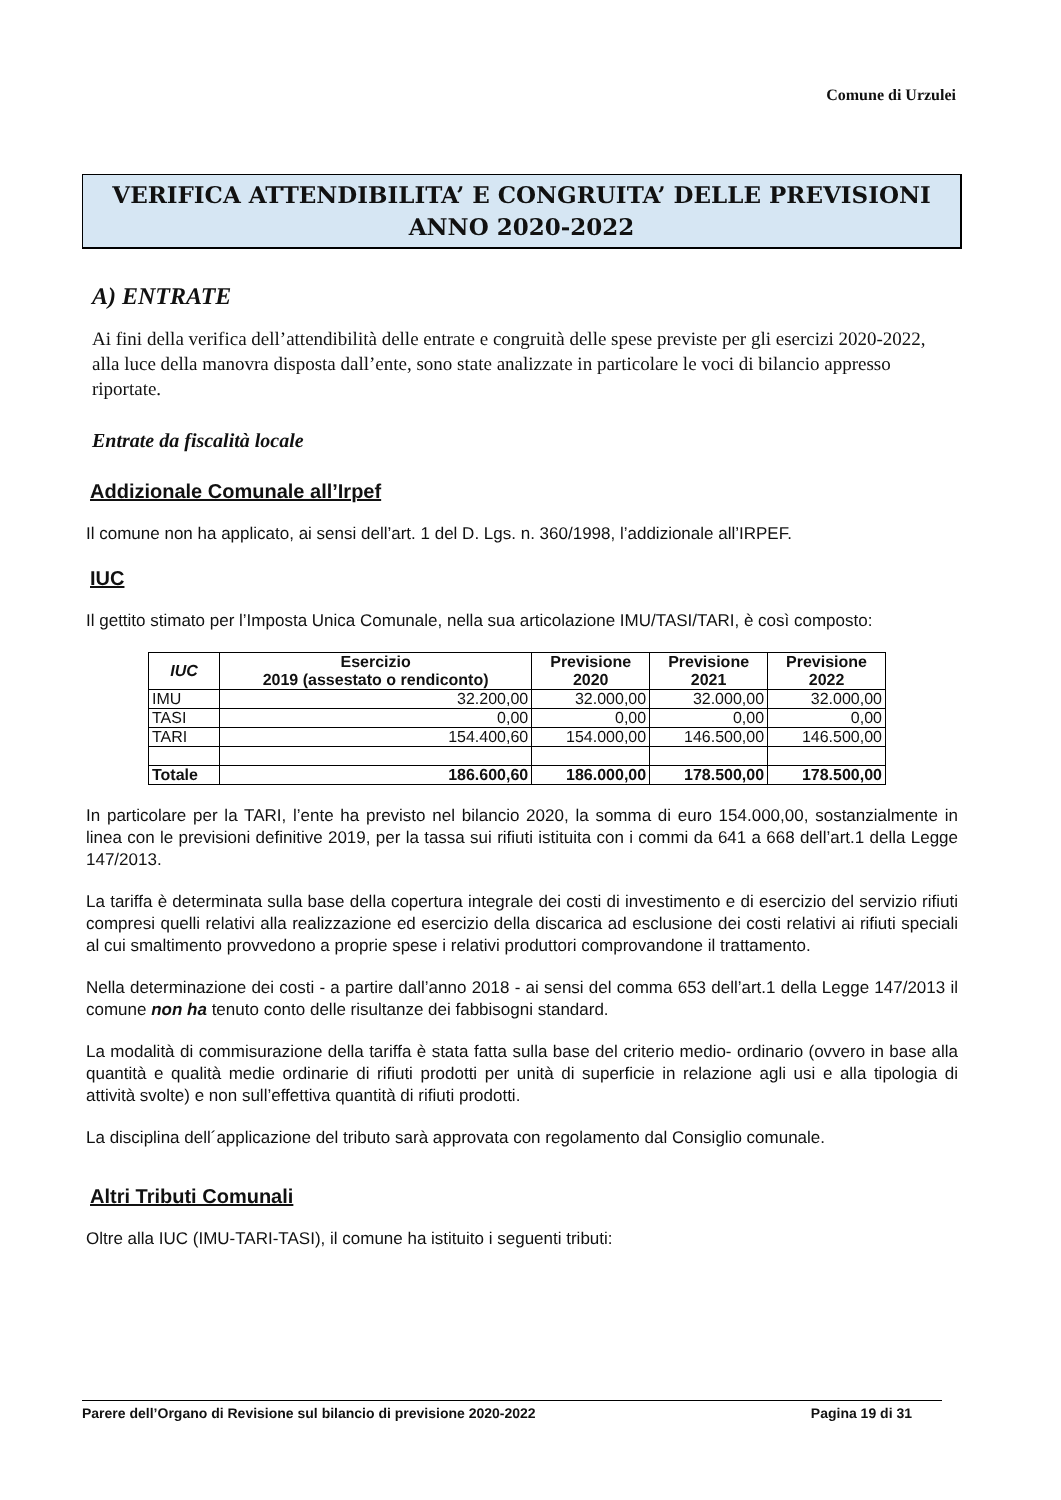Comune di Urzulei
VERIFICA ATTENDIBILITA’ E CONGRUITA’ DELLE PREVISIONI
ANNO 2020-2022
A) ENTRATE
Ai fini della verifica dell’attendibilità delle entrate e congruità delle spese previste per gli esercizi 2020-2022, alla luce della manovra disposta dall’ente, sono state analizzate in particolare le voci di bilancio appresso riportate.
Entrate da fiscalità locale
Addizionale Comunale all’Irpef
Il comune non ha applicato, ai sensi dell’art. 1 del D. Lgs. n. 360/1998, l’addizionale all’IRPEF.
IUC
Il gettito stimato per l’Imposta Unica Comunale, nella sua articolazione IMU/TASI/TARI, è così composto:
| IUC | Esercizio 2019 (assestato o rendiconto) | Previsione 2020 | Previsione 2021 | Previsione 2022 |
| --- | --- | --- | --- | --- |
| IMU | 32.200,00 | 32.000,00 | 32.000,00 | 32.000,00 |
| TASI | 0,00 | 0,00 | 0,00 | 0,00 |
| TARI | 154.400,60 | 154.000,00 | 146.500,00 | 146.500,00 |
| Totale | 186.600,60 | 186.000,00 | 178.500,00 | 178.500,00 |
In particolare per la TARI, l’ente ha previsto nel bilancio 2020, la somma di euro 154.000,00, sostanzialmente in linea con le previsioni definitive 2019, per la tassa sui rifiuti istituita con i commi da 641 a 668 dell’art.1 della Legge 147/2013.
La tariffa è determinata sulla base della copertura integrale dei costi di investimento e di esercizio del servizio rifiuti compresi quelli relativi alla realizzazione ed esercizio della discarica ad esclusione dei costi relativi ai rifiuti speciali al cui smaltimento provvedono a proprie spese i relativi produttori comprovandone il trattamento.
Nella determinazione dei costi - a partire dall’anno 2018 - ai sensi del comma 653 dell’art.1 della Legge 147/2013 il comune non ha tenuto conto delle risultanze dei fabbisogni standard.
La modalità di commisurazione della tariffa è stata fatta sulla base del criterio medio- ordinario (ovvero in base alla quantità e qualità medie ordinarie di rifiuti prodotti per unità di superficie in relazione agli usi e alla tipologia di attività svolte) e non sull’effettiva quantità di rifiuti prodotti.
La disciplina dell´applicazione del tributo sarà approvata con regolamento dal Consiglio comunale.
Altri Tributi Comunali
Oltre alla IUC (IMU-TARI-TASI), il comune ha istituito i seguenti tributi:
Parere dell’Organo di Revisione sul bilancio di previsione 2020-2022 Pagina 19 di 31